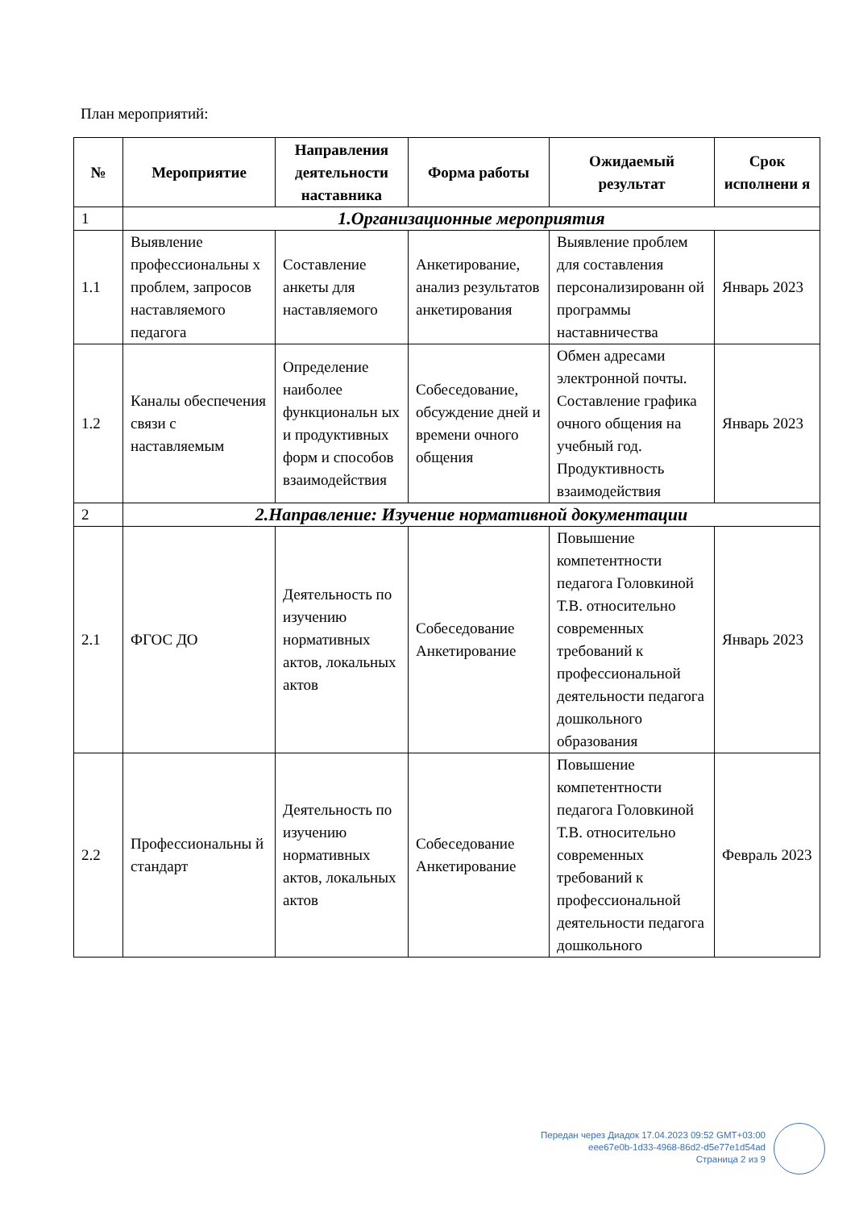План мероприятий:
| № | Мероприятие | Направления деятельности наставника | Форма работы | Ожидаемый результат | Срок исполнени я |
| --- | --- | --- | --- | --- | --- |
| 1 | 1.Организационные мероприятия | | | | |
| 1.1 | Выявление профессиональны х проблем, запросов наставляемого педагога | Составление анкеты для наставляемого | Анкетирование, анализ результатов анкетирования | Выявление проблем для составления персонализированн ой программы наставничества | Январь 2023 |
| 1.2 | Каналы обеспечения связи с наставляемым | Определение наиболее функциональн ых и продуктивных форм и способов взаимодействия | Собеседование, обсуждение дней и времени очного общения | Обмен адресами электронной почты. Составление графика очного общения на учебный год. Продуктивность взаимодействия | Январь 2023 |
| 2 | 2.Направление: Изучение нормативной документации | | | | |
| 2.1 | ФГОС ДО | Деятельность по изучению нормативных актов, локальных актов | Собеседование Анкетирование | Повышение компетентности педагога Головкиной Т.В. относительно современных требований к профессиональной деятельности педагога дошкольного образования | Январь 2023 |
| 2.2 | Профессиональны й стандарт | Деятельность по изучению нормативных актов, локальных актов | Собеседование Анкетирование | Повышение компетентности педагога Головкиной Т.В. относительно современных требований к профессиональной деятельности педагога дошкольного | Февраль 2023 |
Передан через Диадок 17.04.2023 09:52 GMT+03:00
eee67e0b-1d33-4968-86d2-d5e77e1d54ad
Страница 2 из 9